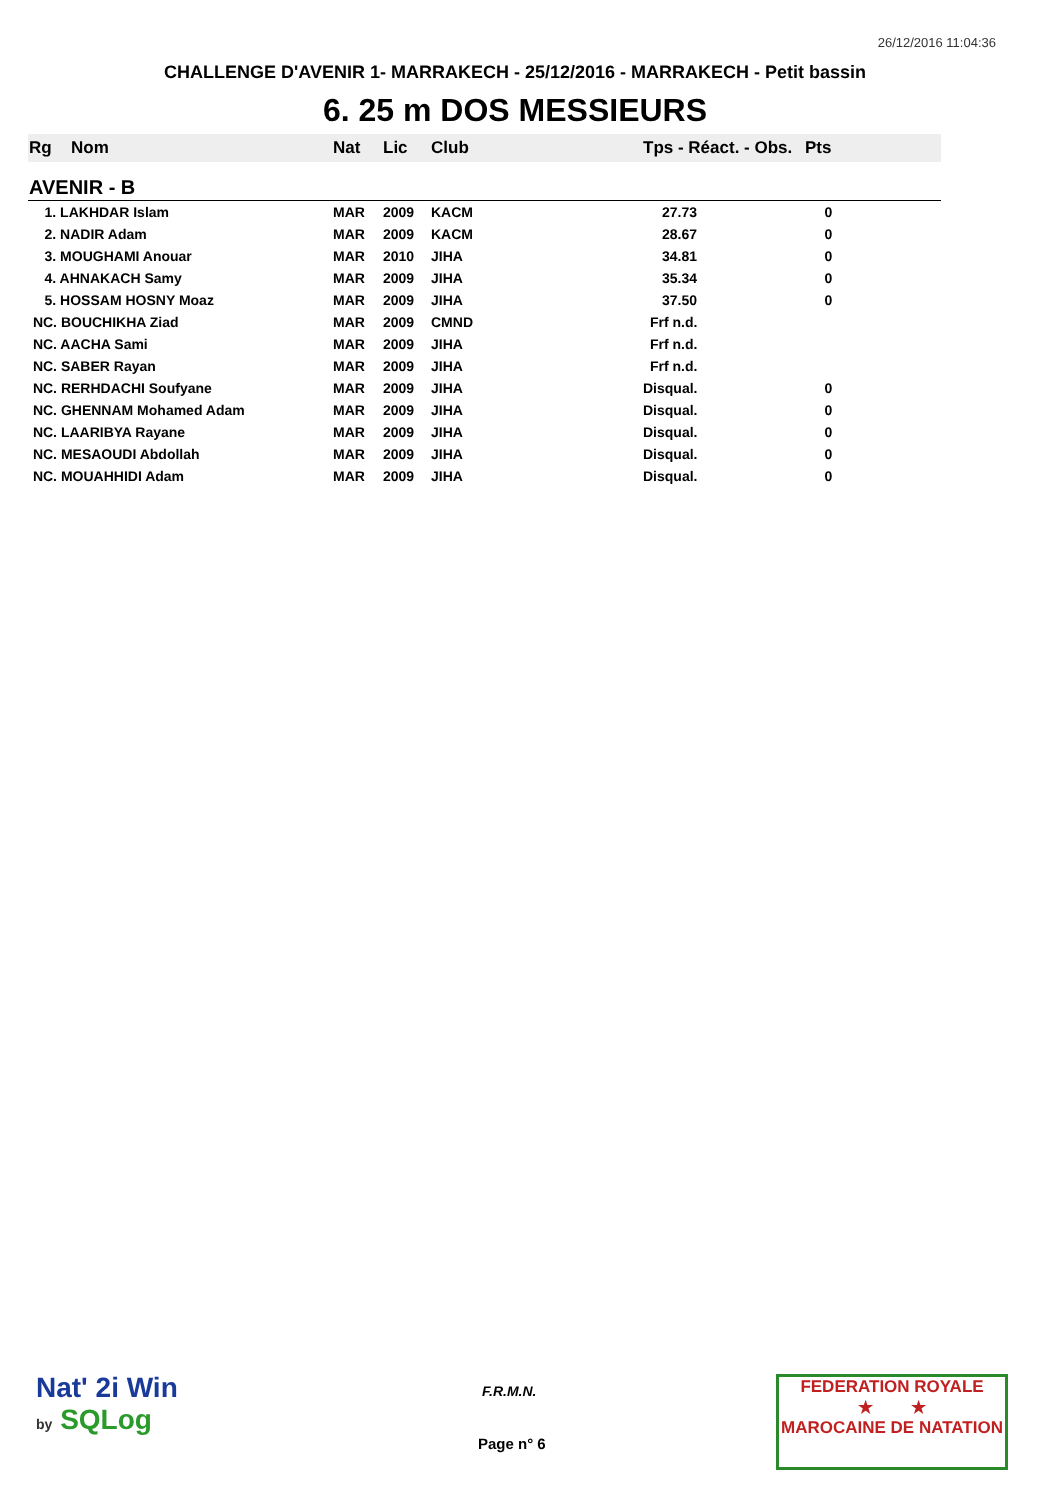26/12/2016 11:04:36
CHALLENGE D'AVENIR 1- MARRAKECH - 25/12/2016 - MARRAKECH - Petit bassin
6. 25 m DOS MESSIEURS
| Rg | Nom | Nat | Lic | Club | Tps - Réact. - Obs. | Pts |
| --- | --- | --- | --- | --- | --- | --- |
| AVENIR - B | | | | | | |
| 1. LAKHDAR Islam | | MAR | 2009 | KACM | 27.73 | 0 |
| 2. NADIR Adam | | MAR | 2009 | KACM | 28.67 | 0 |
| 3. MOUGHAMI Anouar | | MAR | 2010 | JIHA | 34.81 | 0 |
| 4. AHNAKACH Samy | | MAR | 2009 | JIHA | 35.34 | 0 |
| 5. HOSSAM HOSNY Moaz | | MAR | 2009 | JIHA | 37.50 | 0 |
| NC. BOUCHIKHA Ziad | | MAR | 2009 | CMND | Frf n.d. | |
| NC. AACHA Sami | | MAR | 2009 | JIHA | Frf n.d. | |
| NC. SABER Rayan | | MAR | 2009 | JIHA | Frf n.d. | |
| NC. RERHDACHI Soufyane | | MAR | 2009 | JIHA | Disqual. | 0 |
| NC. GHENNAM Mohamed Adam | | MAR | 2009 | JIHA | Disqual. | 0 |
| NC. LAARIBYA Rayane | | MAR | 2009 | JIHA | Disqual. | 0 |
| NC. MESAOUDI Abdollah | | MAR | 2009 | JIHA | Disqual. | 0 |
| NC. MOUAHHIDI Adam | | MAR | 2009 | JIHA | Disqual. | 0 |
Nat' 2i Win
by SQLog
F.R.M.N.
Page n° 6
FEDERATION ROYALE
★ ★
MAROCAINE DE NATATION